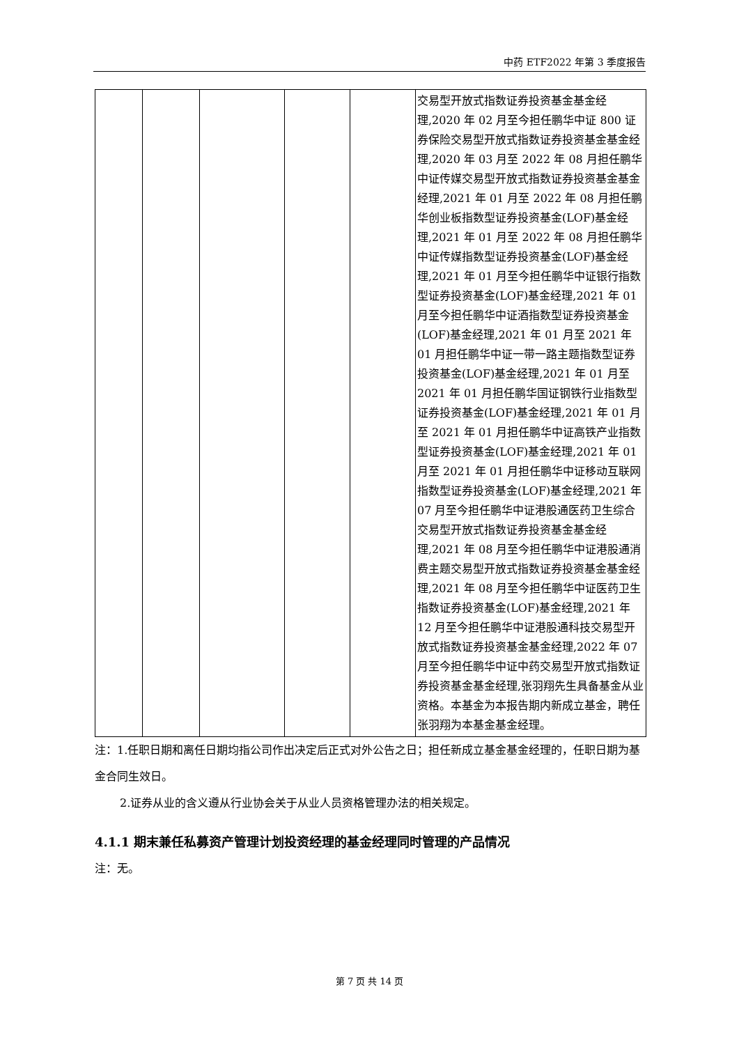中药 ETF2022 年第 3 季度报告
| | | | | | 交易型开放式指数证券投资基金基金经理,2020 年 02 月至今担任鹏华中证 800 证券保险交易型开放式指数证券投资基金基金经理,2020 年 03 月至 2022 年 08 月担任鹏华中证传媒交易型开放式指数证券投资基金基金经理,2021 年 01 月至 2022 年 08 月担任鹏华创业板指数型证券投资基金(LOF)基金经理,2021 年 01 月至 2022 年 08 月担任鹏华中证传媒指数型证券投资基金(LOF)基金经理,2021 年 01 月至今担任鹏华中证银行指数型证券投资基金(LOF)基金经理,2021 年 01 月至今担任鹏华中证酒指数型证券投资基金(LOF)基金经理,2021 年 01 月至 2021 年 01 月担任鹏华中证一带一路主题指数型证券投资基金(LOF)基金经理,2021 年 01 月至 2021 年 01 月担任鹏华国证钢铁行业指数型证券投资基金(LOF)基金经理,2021 年 01 月至 2021 年 01 月担任鹏华中证高铁产业指数型证券投资基金(LOF)基金经理,2021 年 01 月至 2021 年 01 月担任鹏华中证移动互联网指数型证券投资基金(LOF)基金经理,2021 年 07 月至今担任鹏华中证港股通医药卫生综合交易型开放式指数证券投资基金基金经理,2021 年 08 月至今担任鹏华中证港股通消费主题交易型开放式指数证券投资基金基金经理,2021 年 08 月至今担任鹏华中证医药卫生指数证券投资基金(LOF)基金经理,2021 年 12 月至今担任鹏华中证港股通科技交易型开放式指数证券投资基金基金经理,2022 年 07 月至今担任鹏华中证中药交易型开放式指数证券投资基金基金经理,张羽翔先生具备基金从业资格。本基金为本报告期内新成立基金，聘任张羽翔为本基金基金经理。 |
注：1.任职日期和离任日期均指公司作出决定后正式对外公告之日；担任新成立基金基金经理的，任职日期为基金合同生效日。
2.证券从业的含义遵从行业协会关于从业人员资格管理办法的相关规定。
4.1.1 期末兼任私募资产管理计划投资经理的基金经理同时管理的产品情况
注：无。
第 7 页 共 14 页